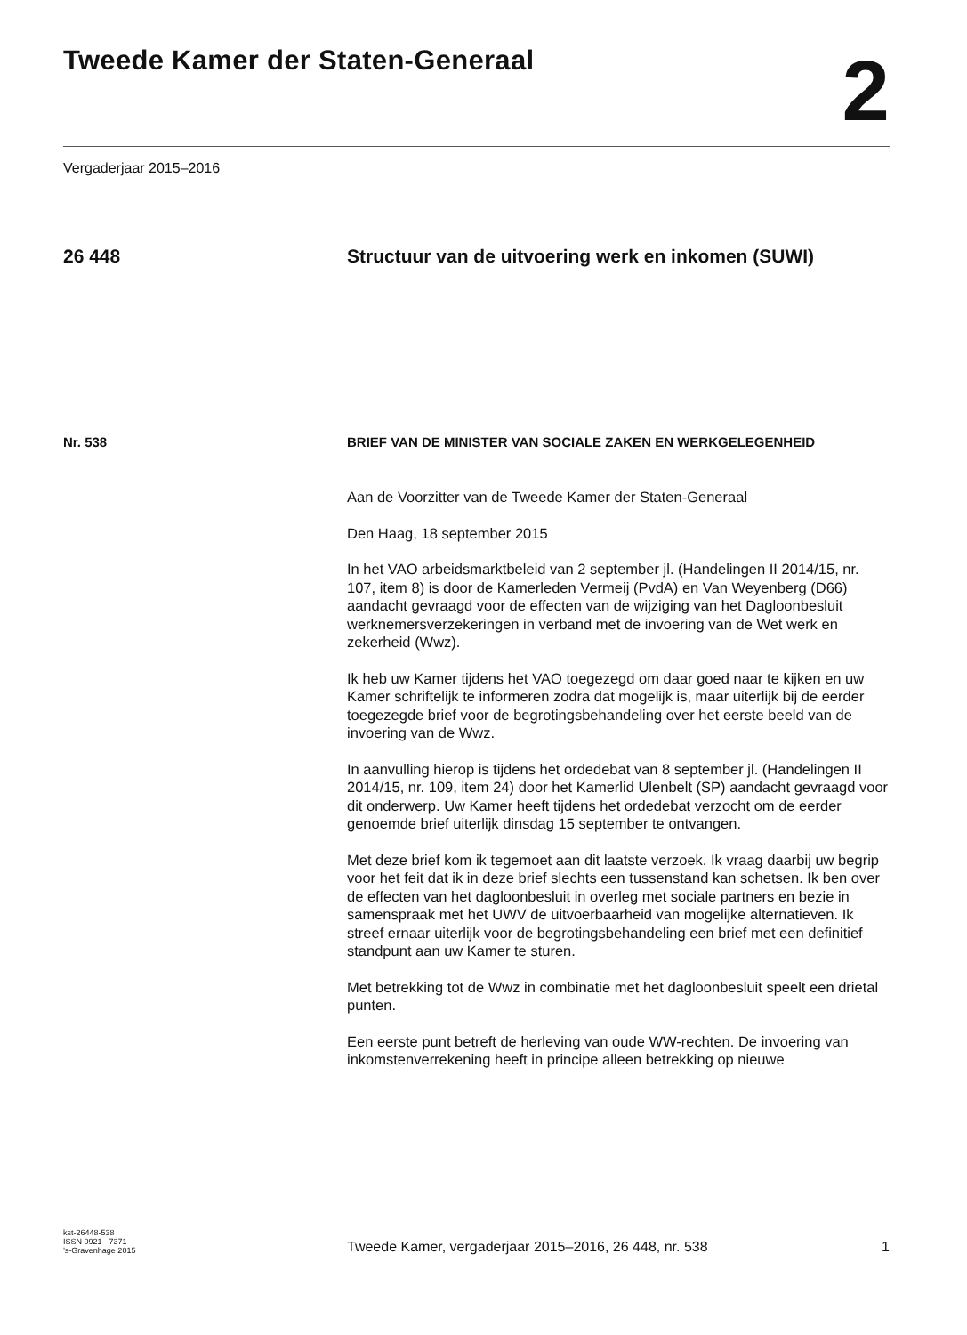Tweede Kamer der Staten-Generaal
2
Vergaderjaar 2015–2016
26 448 Structuur van de uitvoering werk en inkomen (SUWI)
Nr. 538 BRIEF VAN DE MINISTER VAN SOCIALE ZAKEN EN WERKGELEGENHEID
Aan de Voorzitter van de Tweede Kamer der Staten-Generaal
Den Haag, 18 september 2015
In het VAO arbeidsmarktbeleid van 2 september jl. (Handelingen II 2014/15, nr. 107, item 8) is door de Kamerleden Vermeij (PvdA) en Van Weyenberg (D66) aandacht gevraagd voor de effecten van de wijziging van het Dagloonbesluit werknemersverzekeringen in verband met de invoering van de Wet werk en zekerheid (Wwz).
Ik heb uw Kamer tijdens het VAO toegezegd om daar goed naar te kijken en uw Kamer schriftelijk te informeren zodra dat mogelijk is, maar uiterlijk bij de eerder toegezegde brief voor de begrotingsbehandeling over het eerste beeld van de invoering van de Wwz.
In aanvulling hierop is tijdens het ordedebat van 8 september jl. (Handelingen II 2014/15, nr. 109, item 24) door het Kamerlid Ulenbelt (SP) aandacht gevraagd voor dit onderwerp. Uw Kamer heeft tijdens het ordedebat verzocht om de eerder genoemde brief uiterlijk dinsdag 15 september te ontvangen.
Met deze brief kom ik tegemoet aan dit laatste verzoek. Ik vraag daarbij uw begrip voor het feit dat ik in deze brief slechts een tussenstand kan schetsen. Ik ben over de effecten van het dagloonbesluit in overleg met sociale partners en bezie in samenspraak met het UWV de uitvoerbaarheid van mogelijke alternatieven. Ik streef ernaar uiterlijk voor de begrotingsbehandeling een brief met een definitief standpunt aan uw Kamer te sturen.
Met betrekking tot de Wwz in combinatie met het dagloonbesluit speelt een drietal punten.
Een eerste punt betreft de herleving van oude WW-rechten. De invoering van inkomstenverrekening heeft in principe alleen betrekking op nieuwe
kst-26448-538
ISSN 0921 - 7371
’s-Gravenhage 2015
Tweede Kamer, vergaderjaar 2015–2016, 26 448, nr. 538
1